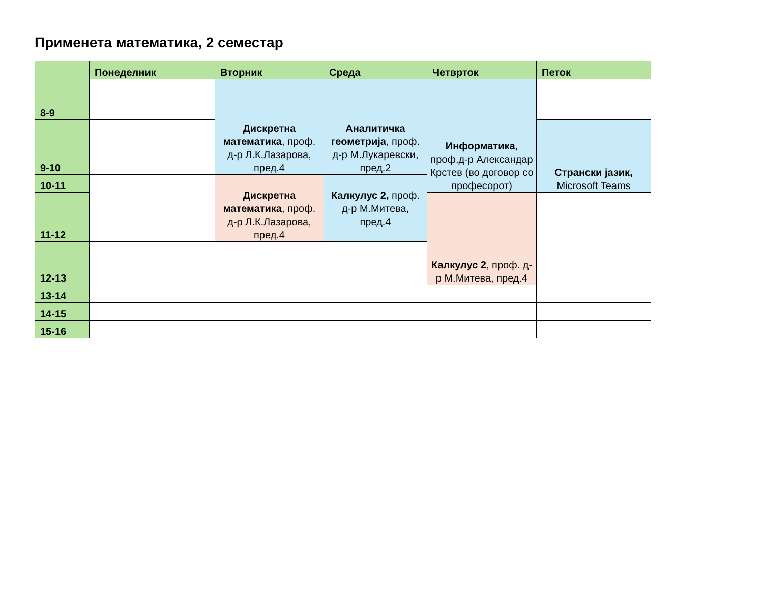Применета математика, 2 семестар
| | Понеделник | Вторник | Среда | Четврток | Петок |
| --- | --- | --- | --- | --- | --- |
| 8-9 | | Дискретна математика , проф. д-р Л.К.Лазарова, пред.4 | Аналитичка геометрија , проф. д-р М.Лукаревски, пред.2 | Информатика , проф.д-р Александар Крстев (во договор со професорот) | |
| 9-10 | | | | | Странски јазик, Microsoft Teams |
| 10-11 | | Дискретна математика , проф. д-р Л.К.Лазарова, пред.4 | Калкулус 2, проф. д-р М.Митева, пред.4 | | |
| 11-12 | | | | Калкулус 2 , проф. д-р М.Митева, пред.4 | |
| 12-13 | | | | | |
| 13-14 | | | | | |
| 14-15 | | | | | |
| 15-16 | | | | | |